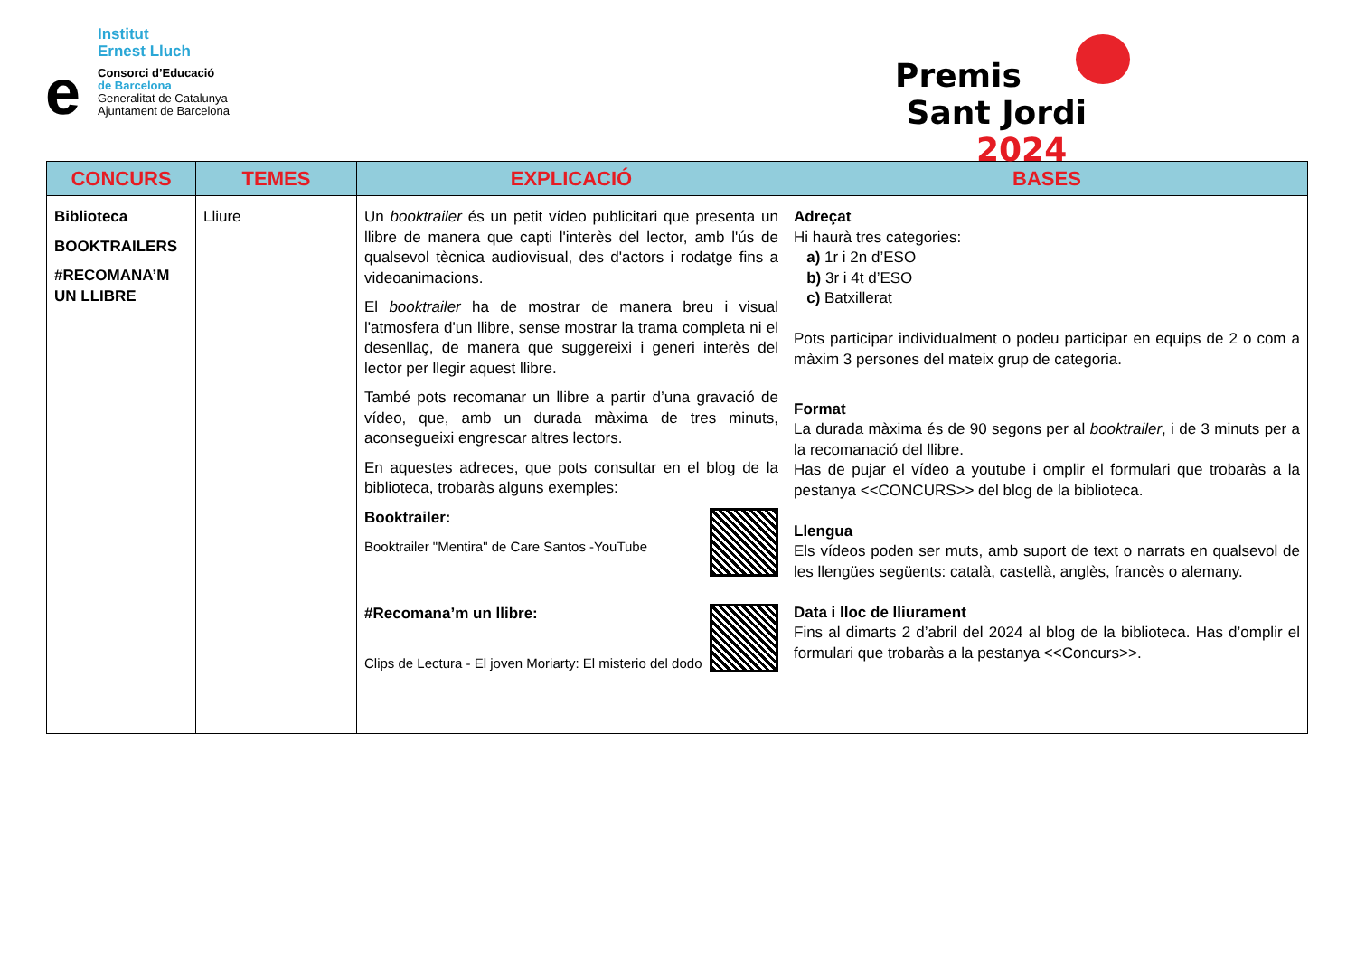Institut
Ernest Lluch
e
Consorci d’Educació
de Barcelona
Generalitat de Catalunya
Ajuntament de Barcelona
Premis
Sant Jordi 2024
| CONCURS | TEMES | EXPLICACIÓ | BASES |
| --- | --- | --- | --- |
| Biblioteca BOOKTRAILERS #RECOMANA’M UN LLIBRE | Lliure | Un booktrailer és un petit vídeo publicitari que presenta un llibre de manera que capti l'interès del lector, amb l'ús de qualsevol tècnica audiovisual, des d'actors i rodatge fins a videoanimacions. El booktrailer ha de mostrar de manera breu i visual l'atmosfera d'un llibre, sense mostrar la trama completa ni el desenllaç, de manera que suggereixi i generi interès del lector per llegir aquest llibre. També pots recomanar un llibre a partir d’una gravació de vídeo, que, amb un durada màxima de tres minuts, aconsegueixi engrescar altres lectors. En aquestes adreces, que pots consultar en el blog de la biblioteca, trobaràs alguns exemples: Booktrailer: Booktrailer "Mentira" de Care Santos -YouTube #Recomana’m un llibre: Clips de Lectura - El joven Moriarty: El misterio del dodo | Adreçat Hi haurà tres categories: a) 1r i 2n d’ESO b) 3r i 4t d’ESO c) Batxillerat Pots participar individualment o podeu participar en equips de 2 o com a màxim 3 persones del mateix grup de categoria. Format La durada màxima és de 90 segons per al booktrailer , i de 3 minuts per a la recomanació del llibre. Has de pujar el vídeo a youtube i omplir el formulari que trobaràs a la pestanya <<CONCURS>> del blog de la biblioteca. Llengua Els vídeos poden ser muts, amb suport de text o narrats en qualsevol de les llengües següents: català, castellà, anglès, francès o alemany. Data i lloc de lliurament Fins al dimarts 2 d’abril del 2024 al blog de la biblioteca. Has d’omplir el formulari que trobaràs a la pestanya <<Concurs>>. |